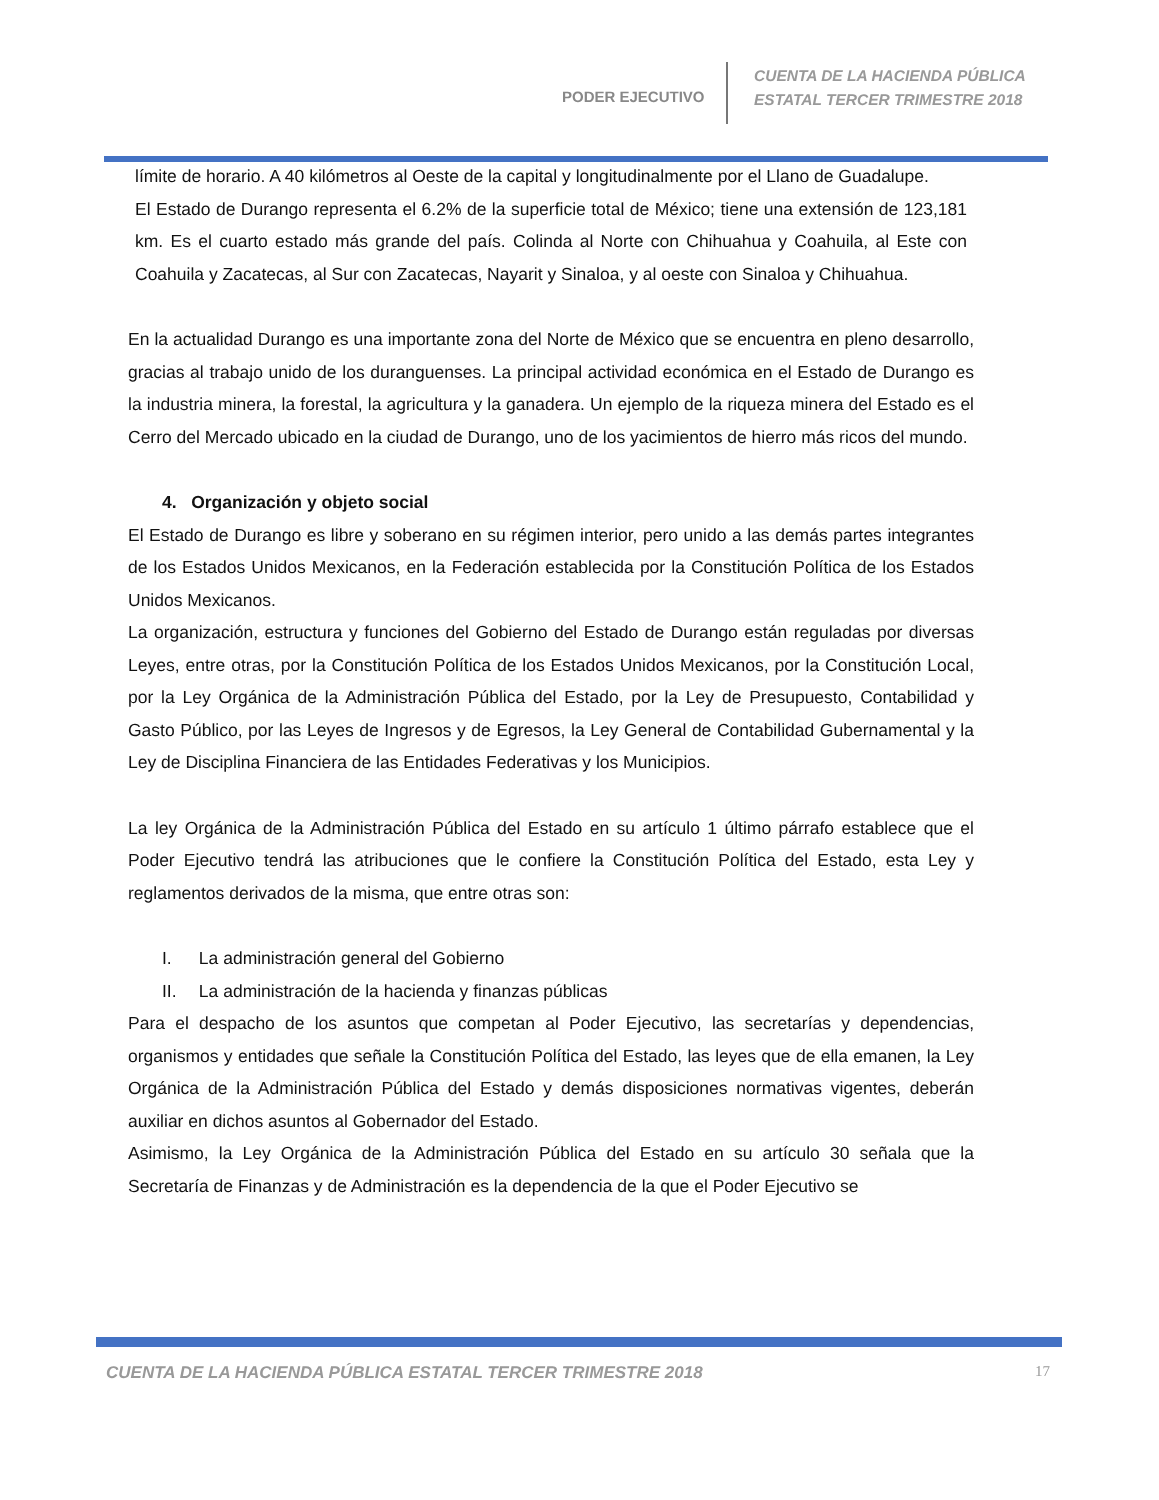PODER EJECUTIVO
CUENTA DE LA HACIENDA PÚBLICA
ESTATAL TERCER TRIMESTRE 2018
límite de horario. A 40 kilómetros al Oeste de la capital y longitudinalmente por el Llano de Guadalupe.
El Estado de Durango representa el 6.2% de la superficie total de México; tiene una extensión de 123,181 km. Es el cuarto estado más grande del país. Colinda al Norte con Chihuahua y Coahuila, al Este con Coahuila y Zacatecas, al Sur con Zacatecas, Nayarit y Sinaloa, y al oeste con Sinaloa y Chihuahua.
En la actualidad Durango es una importante zona del Norte de México que se encuentra en pleno desarrollo, gracias al trabajo unido de los duranguenses. La principal actividad económica en el Estado de Durango es la industria minera, la forestal, la agricultura y la ganadera. Un ejemplo de la riqueza minera del Estado es el Cerro del Mercado ubicado en la ciudad de Durango, uno de los yacimientos de hierro más ricos del mundo.
4. Organización y objeto social
El Estado de Durango es libre y soberano en su régimen interior, pero unido a las demás partes integrantes de los Estados Unidos Mexicanos, en la Federación establecida por la Constitución Política de los Estados Unidos Mexicanos.
La organización, estructura y funciones del Gobierno del Estado de Durango están reguladas por diversas Leyes, entre otras, por la Constitución Política de los Estados Unidos Mexicanos, por la Constitución Local, por la Ley Orgánica de la Administración Pública del Estado, por la Ley de Presupuesto, Contabilidad y Gasto Público, por las Leyes de Ingresos y de Egresos, la Ley General de Contabilidad Gubernamental y la Ley de Disciplina Financiera de las Entidades Federativas y los Municipios.
La ley Orgánica de la Administración Pública del Estado en su artículo 1 último párrafo establece que el Poder Ejecutivo tendrá las atribuciones que le confiere la Constitución Política del Estado, esta Ley y reglamentos derivados de la misma, que entre otras son:
I. La administración general del Gobierno
II. La administración de la hacienda y finanzas públicas
Para el despacho de los asuntos que competan al Poder Ejecutivo, las secretarías y dependencias, organismos y entidades que señale la Constitución Política del Estado, las leyes que de ella emanen, la Ley Orgánica de la Administración Pública del Estado y demás disposiciones normativas vigentes, deberán auxiliar en dichos asuntos al Gobernador del Estado.
Asimismo, la Ley Orgánica de la Administración Pública del Estado en su artículo 30 señala que la Secretaría de Finanzas y de Administración es la dependencia de la que el Poder Ejecutivo se
CUENTA DE LA HACIENDA PÚBLICA ESTATAL TERCER TRIMESTRE 2018
17